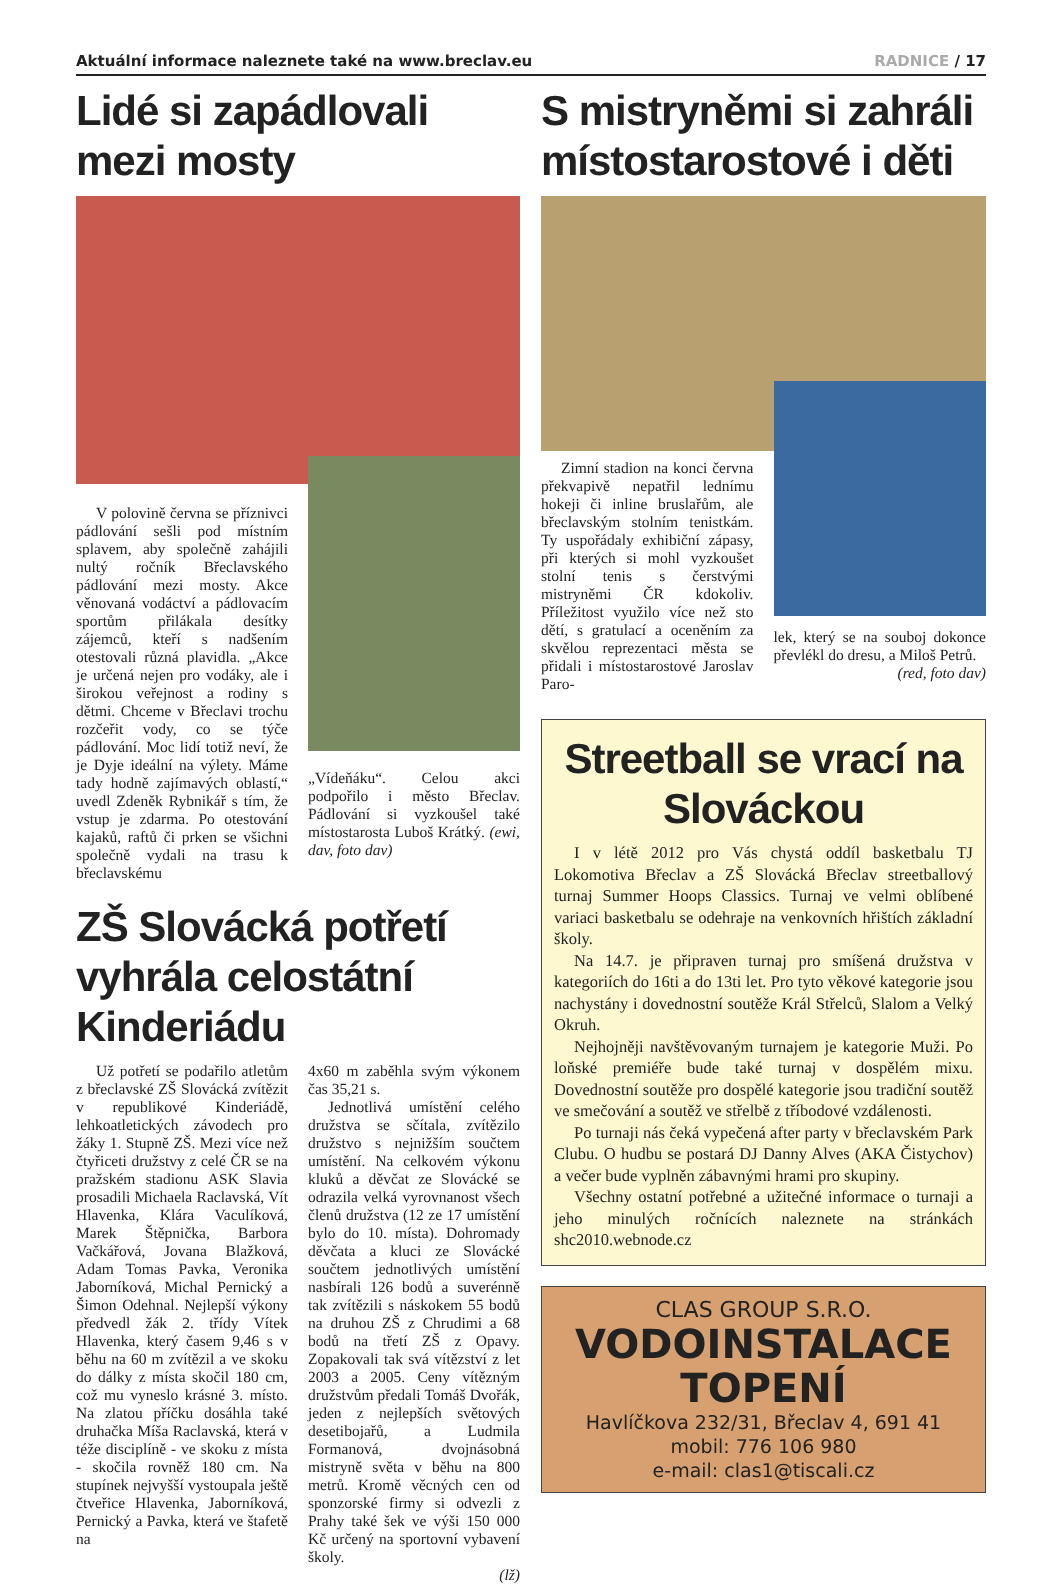Aktuální informace naleznete také na www.breclav.eu RADNICE / 17
Lidé si zapádlovali mezi mosty
V polovině června se příznivci pádlování sešli pod místním splavem, aby společně zahájili nultý ročník Břeclavského pádlování mezi mosty. Akce věnovaná vodáctví a pádlovacím sportům přilákala desítky zájemců, kteří s nadšením otestovali různá plavidla. „Akce je určená nejen pro vodáky, ale i širokou veřejnost a rodiny s dětmi. Chceme v Břeclavi trochu rozčeřit vody, co se týče pádlování. Moc lidí totiž neví, že je Dyje ideální na výlety. Máme tady hodně zajímavých oblastí,“ uvedl Zdeněk Rybnikář s tím, že vstup je zdarma. Po otestování kajaků, raftů či prken se všichni společně vydali na trasu k břeclavskému
„Vídeňáku“. Celou akci podpořilo i město Břeclav. Pádlování si vyzkoušel také místostarosta Luboš Krátký. (ewi, dav, foto dav)
ZŠ Slovácká potřetí vyhrála celostátní Kinderiádu
Už potřetí se podařilo atletům z břeclavské ZŠ Slovácká zvítězit v republikové Kinderiádě, lehkoatletických závodech pro žáky 1. Stupně ZŠ. Mezi více než čtyřiceti družstvy z celé ČR se na pražském stadionu ASK Slavia prosadili Michaela Raclavská, Vít Hlavenka, Klára Vaculíková, Marek Štěpnička, Barbora Vačkářová, Jovana Blažková, Adam Tomas Pavka, Veronika Jaborníková, Michal Pernický a Šimon Odehnal. Nejlepší výkony předvedl žák 2. třídy Vítek Hlavenka, který časem 9,46 s v běhu na 60 m zvítězil a ve skoku do dálky z místa skočil 180 cm, což mu vyneslo krásné 3. místo. Na zlatou příčku dosáhla také druhačka Míša Raclavská, která v téže disciplíně - ve skoku z místa - skočila rovněž 180 cm. Na stupínek nejvyšší vystoupala ještě čtveřice Hlavenka, Jaborníková, Pernický a Pavka, která ve štafetě na
4x60 m zaběhla svým výkonem čas 35,21 s.
Jednotlivá umístění celého družstva se sčítala, zvítězilo družstvo s nejnižším součtem umístění. Na celkovém výkonu kluků a děvčat ze Slovácké se odrazila velká vyrovnanost všech členů družstva (12 ze 17 umístění bylo do 10. místa). Dohromady děvčata a kluci ze Slovácké součtem jednotlivých umístění nasbírali 126 bodů a suverénně tak zvítězili s náskokem 55 bodů na druhou ZŠ z Chrudimi a 68 bodů na třetí ZŠ z Opavy. Zopakovali tak svá vítězství z let 2003 a 2005. Ceny vítězným družstvům předali Tomáš Dvořák, jeden z nejlepších světových desetibojařů, a Ludmila Formanová, dvojnásobná mistryně světa v běhu na 800 metrů. Kromě věcných cen od sponzorské firmy si odvezli z Prahy také šek ve výši 150 000 Kč určený na sportovní vybavení školy.
(lž)
S mistryněmi si zahráli místostarostové i děti
Zimní stadion na konci června překvapivě nepatřil lednímu hokeji či inline bruslařům, ale břeclavským stolním tenistkám. Ty uspořádaly exhibiční zápasy, při kterých si mohl vyzkoušet stolní tenis s čerstvými mistryněmi ČR kdokoliv. Příležitost využilo více než sto dětí, s gratulací a oceněním za skvělou reprezentaci města se přidali i místostarostové Jaroslav Paro-
lek, který se na souboj dokonce převlékl do dresu, a Miloš Petrů. (red, foto dav)
Streetball se vrací na Slováckou
I v létě 2012 pro Vás chystá oddíl basketbalu TJ Lokomotiva Břeclav a ZŠ Slovácká Břeclav streetballový turnaj Summer Hoops Classics. Turnaj ve velmi oblíbené variaci basketbalu se odehraje na venkovních hřištích základní školy.
Na 14.7. je připraven turnaj pro smíšená družstva v kategoriích do 16ti a do 13ti let. Pro tyto věkové kategorie jsou nachystány i dovednostní soutěže Král Střelců, Slalom a Velký Okruh.
Nejhojněji navštěvovaným turnajem je kategorie Muži. Po loňské premiéře bude také turnaj v dospělém mixu. Dovednostní soutěže pro dospělé kategorie jsou tradiční soutěž ve smečování a soutěž ve střelbě z tříbodové vzdálenosti.
Po turnaji nás čeká vypečená after party v břeclavském Park Clubu. O hudbu se postará DJ Danny Alves (AKA Čistychov) a večer bude vyplněn zábavnými hrami pro skupiny.
Všechny ostatní potřebné a užitečné informace o turnaji a jeho minulých ročnících naleznete na stránkách shc2010.webnode.cz
CLAS GROUP S.R.O.
VODOINSTALACE
TOPENÍ
Havlíčkova 232/31, Břeclav 4, 691 41
mobil: 776 106 980
e-mail: clas1@tiscali.cz